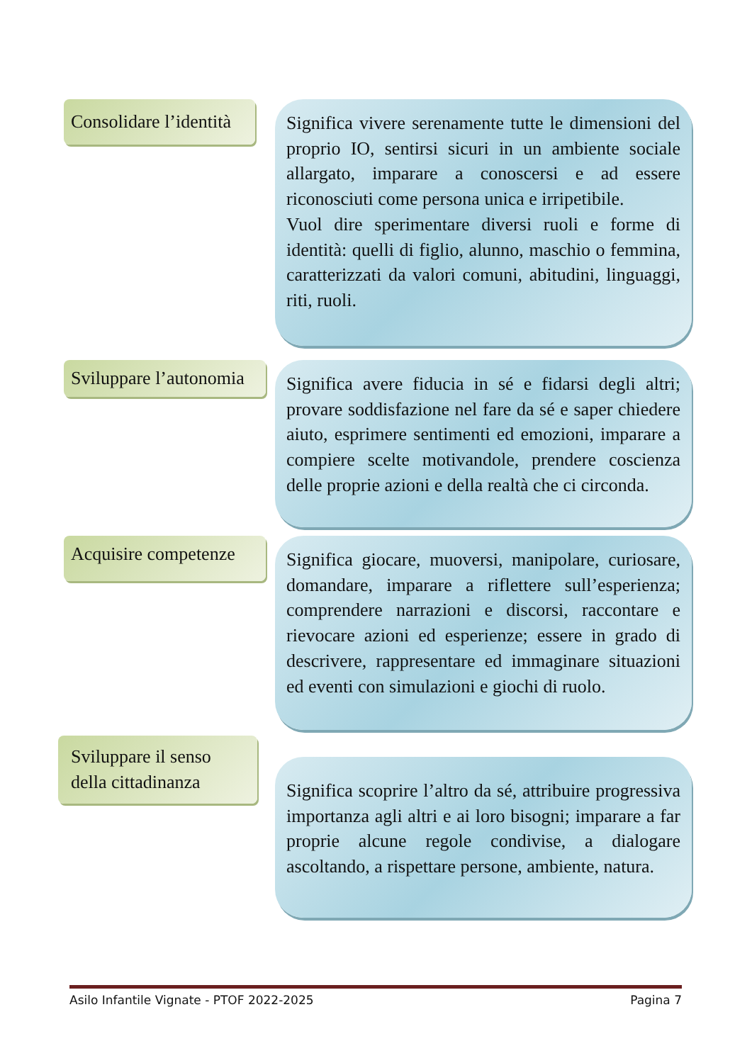Consolidare l’identità
Significa vivere serenamente tutte le dimensioni del proprio IO, sentirsi sicuri in un ambiente sociale allargato, imparare a conoscersi e ad essere riconosciuti come persona unica e irripetibile.
Vuol dire sperimentare diversi ruoli e forme di identità: quelli di figlio, alunno, maschio o femmina, caratterizzati da valori comuni, abitudini, linguaggi, riti, ruoli.
Sviluppare l’autonomia
Significa avere fiducia in sé e fidarsi degli altri; provare soddisfazione nel fare da sé e saper chiedere aiuto, esprimere sentimenti ed emozioni, imparare a compiere scelte motivandole, prendere coscienza delle proprie azioni e della realtà che ci circonda.
Acquisire competenze
Significa giocare, muoversi, manipolare, curiosare, domandare, imparare a riflettere sull’esperienza; comprendere narrazioni e discorsi, raccontare e rievocare azioni ed esperienze; essere in grado di descrivere, rappresentare ed immaginare situazioni ed eventi con simulazioni e giochi di ruolo.
Sviluppare il senso della cittadinanza
Significa scoprire l’altro da sé, attribuire progressiva importanza agli altri e ai loro bisogni; imparare a far proprie alcune regole condivise, a dialogare ascoltando, a rispettare persone, ambiente, natura.
Asilo Infantile Vignate - PTOF 2022-2025 Pagina 7